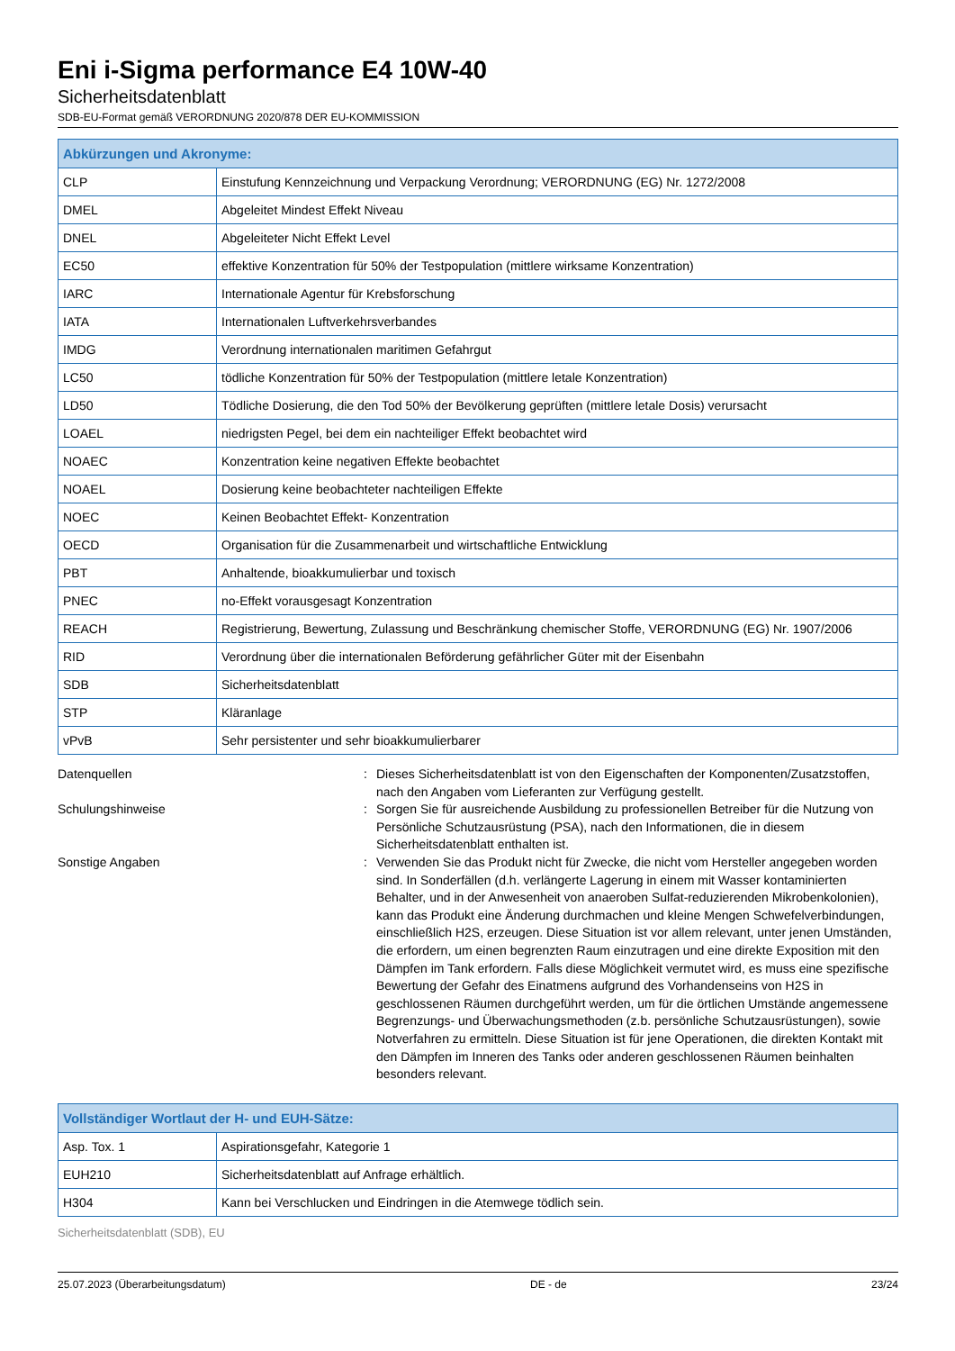Eni i-Sigma performance E4 10W-40
Sicherheitsdatenblatt
SDB-EU-Format gemäß VERORDNUNG 2020/878 DER EU-KOMMISSION
| Abkürzungen und Akronyme: | |
| --- | --- |
| CLP | Einstufung Kennzeichnung und Verpackung Verordnung; VERORDNUNG (EG) Nr. 1272/2008 |
| DMEL | Abgeleitet Mindest Effekt Niveau |
| DNEL | Abgeleiteter Nicht Effekt Level |
| EC50 | effektive Konzentration für 50% der Testpopulation (mittlere wirksame Konzentration) |
| IARC | Internationale Agentur für Krebsforschung |
| IATA | Internationalen Luftverkehrsverbandes |
| IMDG | Verordnung internationalen maritimen Gefahrgut |
| LC50 | tödliche Konzentration für 50% der Testpopulation (mittlere letale Konzentration) |
| LD50 | Tödliche Dosierung, die den Tod 50% der Bevölkerung geprüften (mittlere letale Dosis) verursacht |
| LOAEL | niedrigsten Pegel, bei dem ein nachteiliger Effekt beobachtet wird |
| NOAEC | Konzentration keine negativen Effekte beobachtet |
| NOAEL | Dosierung keine beobachteter nachteiligen Effekte |
| NOEC | Keinen Beobachtet Effekt- Konzentration |
| OECD | Organisation für die Zusammenarbeit und wirtschaftliche Entwicklung |
| PBT | Anhaltende, bioakkumulierbar und toxisch |
| PNEC | no-Effekt vorausgesagt Konzentration |
| REACH | Registrierung, Bewertung, Zulassung und Beschränkung chemischer Stoffe, VERORDNUNG (EG) Nr. 1907/2006 |
| RID | Verordnung über die internationalen Beförderung gefährlicher Güter mit der Eisenbahn |
| SDB | Sicherheitsdatenblatt |
| STP | Kläranlage |
| vPvB | Sehr persistenter und sehr bioakkumulierbarer |
Datenquellen : Dieses Sicherheitsdatenblatt ist von den Eigenschaften der Komponenten/Zusatzstoffen, nach den Angaben vom Lieferanten zur Verfügung gestellt.
Schulungshinweise : Sorgen Sie für ausreichende Ausbildung zu professionellen Betreiber für die Nutzung von Persönliche Schutzausrüstung (PSA), nach den Informationen, die in diesem Sicherheitsdatenblatt enthalten ist.
Sonstige Angaben : Verwenden Sie das Produkt nicht für Zwecke, die nicht vom Hersteller angegeben worden sind. In Sonderfällen (d.h. verlängerte Lagerung in einem mit Wasser kontaminierten Behalter, und in der Anwesenheit von anaeroben Sulfat-reduzierenden Mikrobenkolonien), kann das Produkt eine Änderung durchmachen und kleine Mengen Schwefelverbindungen, einschließlich H2S, erzeugen. Diese Situation ist vor allem relevant, unter jenen Umständen, die erfordern, um einen begrenzten Raum einzutragen und eine direkte Exposition mit den Dämpfen im Tank erfordern. Falls diese Möglichkeit vermutet wird, es muss eine spezifische Bewertung der Gefahr des Einatmens aufgrund des Vorhandenseins von H2S in geschlossenen Räumen durchgeführt werden, um für die örtlichen Umstände angemessene Begrenzungs- und Überwachungsmethoden (z.b. persönliche Schutzausrüstungen), sowie Notverfahren zu ermitteln. Diese Situation ist für jene Operationen, die direkten Kontakt mit den Dämpfen im Inneren des Tanks oder anderen geschlossenen Räumen beinhalten besonders relevant.
| Vollständiger Wortlaut der H- und EUH-Sätze: | |
| --- | --- |
| Asp. Tox. 1 | Aspirationsgefahr, Kategorie 1 |
| EUH210 | Sicherheitsdatenblatt auf Anfrage erhältlich. |
| H304 | Kann bei Verschlucken und Eindringen in die Atemwege tödlich sein. |
Sicherheitsdatenblatt (SDB), EU
25.07.2023 (Überarbeitungsdatum) DE - de 23/24